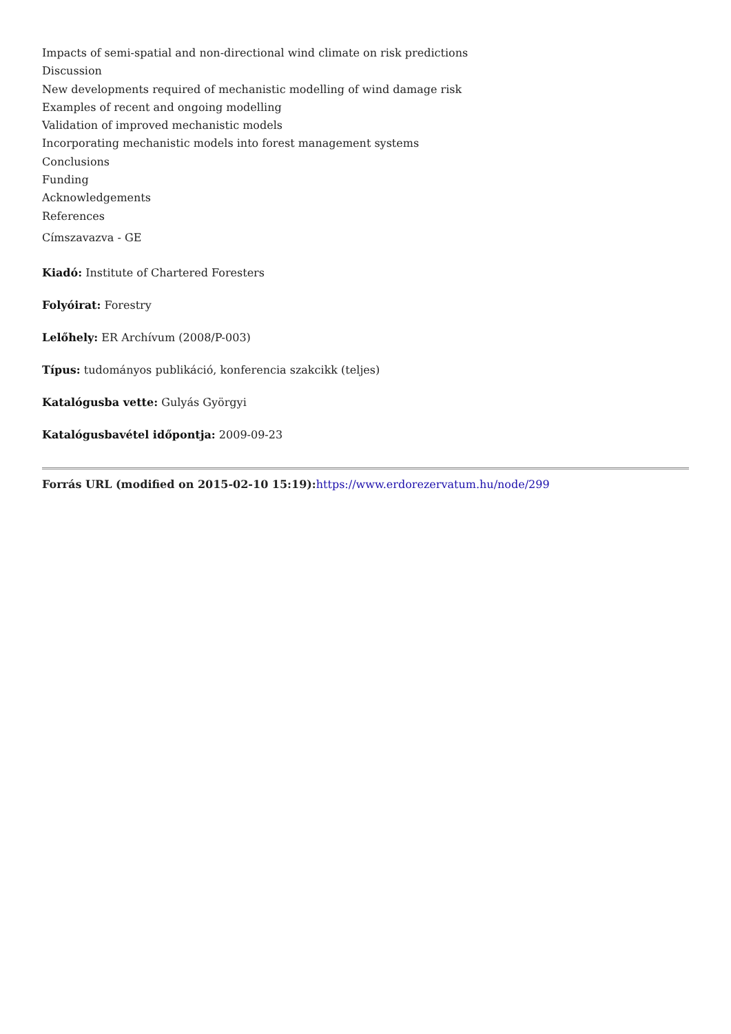Impacts of semi-spatial and non-directional wind climate on risk predictions
Discussion
New developments required of mechanistic modelling of wind damage risk
Examples of recent and ongoing modelling
Validation of improved mechanistic models
Incorporating mechanistic models into forest management systems
Conclusions
Funding
Acknowledgements
References
Címszavazva - GE
Kiadó: Institute of Chartered Foresters
Folyóirat: Forestry
Lelőhely: ER Archívum (2008/P-003)
Típus: tudományos publikáció, konferencia szakcikk (teljes)
Katalógusba vette: Gulyás Györgyi
Katalógusbavétel időpontja: 2009-09-23
Forrás URL (modified on 2015-02-10 15:19): https://www.erdorezervatum.hu/node/299